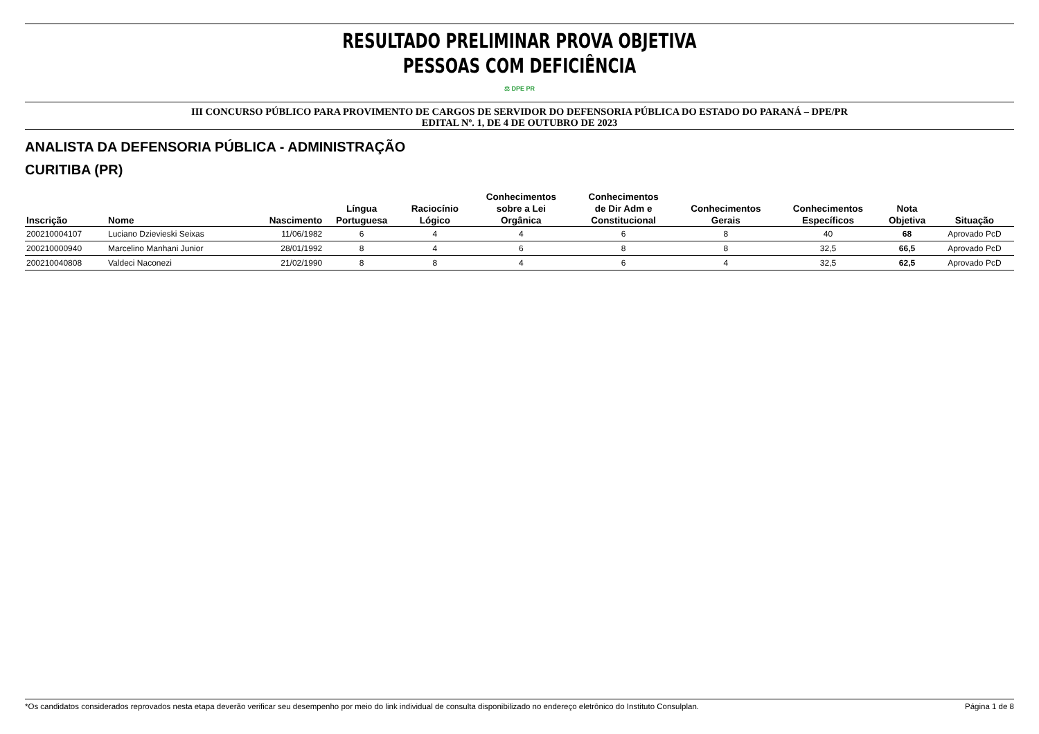RESULTADO PRELIMINAR PROVA OBJETIVA
PESSOAS COM DEFICIÊNCIA
⚖ DPE PR
III CONCURSO PÚBLICO PARA PROVIMENTO DE CARGOS DE SERVIDOR DO DEFENSORIA PÚBLICA DO ESTADO DO PARANÁ – DPE/PR
EDITAL Nº. 1, DE 4 DE OUTUBRO DE 2023
ANALISTA DA DEFENSORIA PÚBLICA - ADMINISTRAÇÃO
CURITIBA (PR)
| Inscrição | Nome | Nascimento | Língua Portuguesa | Raciocínio Lógico | Conhecimentos sobre a Lei Orgânica | Conhecimentos de Dir Adm e Constitucional | Conhecimentos Gerais | Conhecimentos Específicos | Nota Objetiva | Situação |
| --- | --- | --- | --- | --- | --- | --- | --- | --- | --- | --- |
| 200210004107 | Luciano Dzievieski Seixas | 11/06/1982 | 6 | 4 | 4 | 6 | 8 | 40 | 68 | Aprovado PcD |
| 200210000940 | Marcelino Manhani Junior | 28/01/1992 | 8 | 4 | 6 | 8 | 8 | 32,5 | 66,5 | Aprovado PcD |
| 200210040808 | Valdeci Naconezi | 21/02/1990 | 8 | 8 | 4 | 6 | 4 | 32,5 | 62,5 | Aprovado PcD |
*Os candidatos considerados reprovados nesta etapa deverão verificar seu desempenho por meio do link individual de consulta disponibilizado no endereço eletrônico do Instituto Consulplan. Página 1 de 8